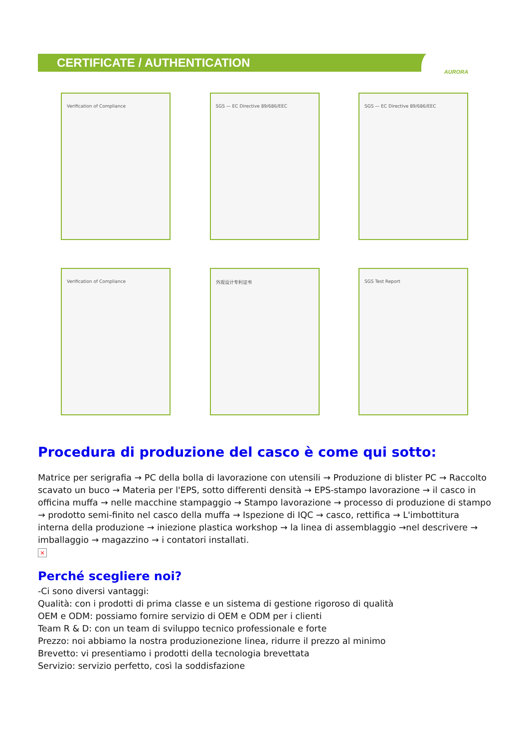CERTIFICATE / AUTHENTICATION
AURORA
Verification of Compliance
SGS — EC Directive 89/686/EEC
SGS — EC Directive 89/686/EEC
Verification of Compliance
外观设计专利证书
SGS Test Report
Procedura di produzione del casco è come qui sotto:
Matrice per serigrafia → PC della bolla di lavorazione con utensili → Produzione di blister PC → Raccolto scavato un buco → Materia per l'EPS, sotto differenti densità → EPS-stampo lavorazione → il casco in officina muffa → nelle macchine stampaggio → Stampo lavorazione → processo di produzione di stampo → prodotto semi-finito nel casco della muffa → Ispezione di IQC → casco, rettifica → L'imbottitura interna della produzione → iniezione plastica workshop → la linea di assemblaggio →nel descrivere → imballaggio → magazzino → i contatori installati.
×
Perché scegliere noi?
-Ci sono diversi vantaggi:
Qualità: con i prodotti di prima classe e un sistema di gestione rigoroso di qualità
OEM e ODM: possiamo fornire servizio di OEM e ODM per i clienti
Team R & D: con un team di sviluppo tecnico professionale e forte
Prezzo: noi abbiamo la nostra produzionezione linea, ridurre il prezzo al minimo
Brevetto: vi presentiamo i prodotti della tecnologia brevettata
Servizio: servizio perfetto, così la soddisfazione